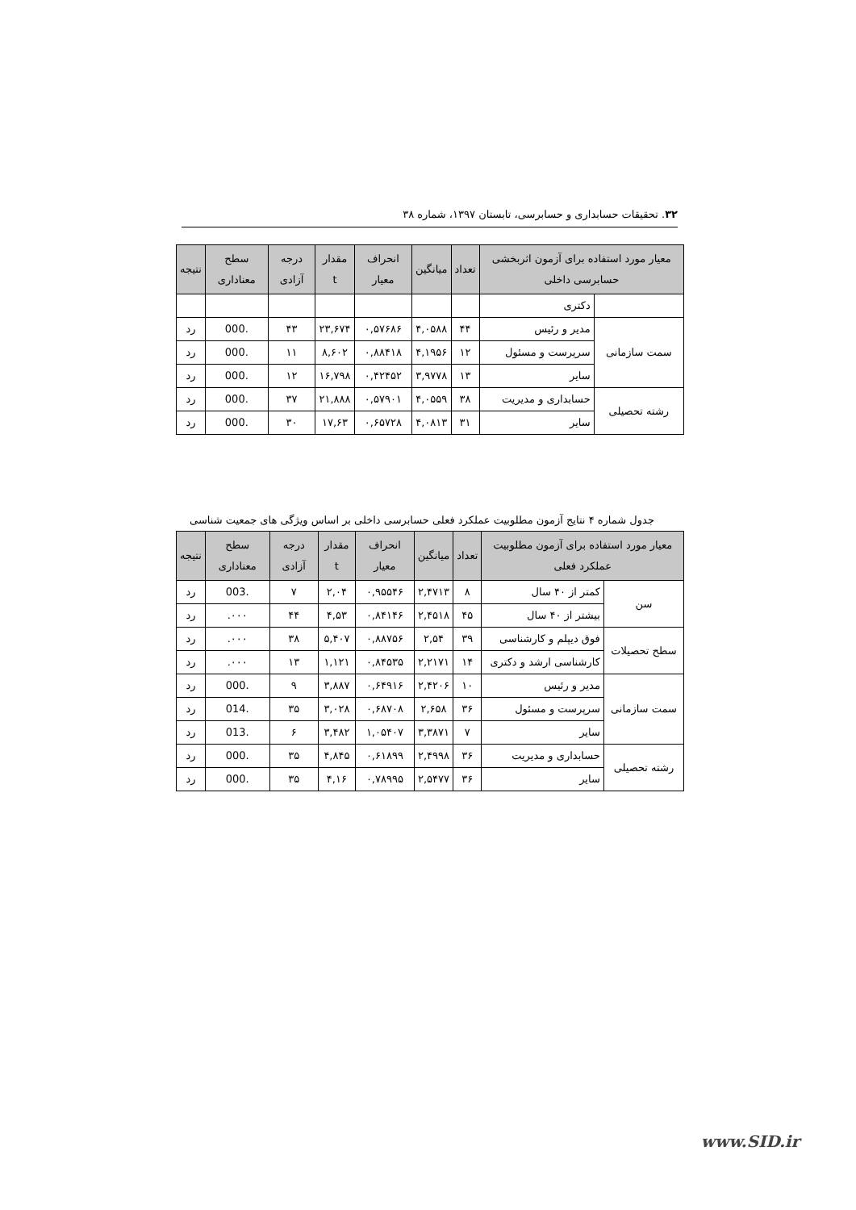۳۲. تحقیقات حسابداری و حسابرسی، تابستان ۱۳۹۷، شماره ۳۸
| معیار مورد استفاده برای آزمون اثربخشی حسابرسی داخلی | | تعداد | میانگین | انحراف معیار | مقدار t | درجه آزادی | سطح معناداری | نتیجه |
| --- | --- | --- | --- | --- | --- | --- | --- | --- |
| | دکتری | | | | | | | |
| سمت سازمانی | مدیر و رئیس | ۴۴ | ۴,۰۵۸۸ | ۰,۵۷۶۸۶ | ۲۳,۶۷۴ | ۴۳ | .000 | رد |
| | سرپرست و مسئول | ۱۲ | ۴,۱۹۵۶ | ۰,۸۸۴۱۸ | ۸,۶۰۲ | ۱۱ | .000 | رد |
| | سایر | ۱۳ | ۳,۹۷۷۸ | ۰,۴۲۴۵۲ | ۱۶,۷۹۸ | ۱۲ | .000 | رد |
| رشته تحصیلی | حسابداری و مدیریت | ۳۸ | ۴,۰۵۵۹ | ۰,۵۷۹۰۱ | ۲۱,۸۸۸ | ۳۷ | .000 | رد |
| | سایر | ۳۱ | ۴,۰۸۱۳ | ۰,۶۵۷۲۸ | ۱۷,۶۳ | ۳۰ | .000 | رد |
جدول شماره ۴ نتایج آزمون مطلوبیت عملکرد فعلی حسابرسی داخلی بر اساس ویژگی های جمعیت شناسی
| معیار مورد استفاده برای آزمون مطلوبیت عملکرد فعلی | | تعداد | میانگین | انحراف معیار | مقدار t | درجه آزادی | سطح معناداری | نتیجه |
| --- | --- | --- | --- | --- | --- | --- | --- | --- |
| سن | کمتر از ۴۰ سال | ۸ | ۲,۴۷۱۳ | ۰,۹۵۵۴۶ | ۲,۰۴ | ۷ | .003 | رد |
| | بیشتر از ۴۰ سال | ۴۵ | ۲,۴۵۱۸ | ۰,۸۴۱۴۶ | ۴,۵۳ | ۴۴ | ۰۰۰. | رد |
| سطح تحصیلات | فوق دیپلم و کارشناسی | ۳۹ | ۲,۵۴ | ۰,۸۸۷۵۶ | ۵,۴۰۷ | ۳۸ | ۰۰۰. | رد |
| | کارشناسی ارشد و دکتری | ۱۴ | ۲,۲۱۷۱ | ۰,۸۴۵۳۵ | ۱,۱۲۱ | ۱۳ | ۰۰۰. | رد |
| سمت سازمانی | مدیر و رئیس | ۱۰ | ۲,۴۲۰۶ | ۰,۶۴۹۱۶ | ۳,۸۸۷ | ۹ | .000 | رد |
| | سرپرست و مسئول | ۳۶ | ۲,۶۵۸ | ۰,۶۸۷۰۸ | ۳,۰۲۸ | ۳۵ | .014 | رد |
| | سایر | ۷ | ۳,۳۸۷۱ | ۱,۰۵۴۰۷ | ۳,۴۸۲ | ۶ | .013 | رد |
| رشته تحصیلی | حسابداری و مدیریت | ۳۶ | ۲,۴۹۹۸ | ۰,۶۱۸۹۹ | ۴,۸۴۵ | ۳۵ | .000 | رد |
| | سایر | ۳۶ | ۲,۵۴۷۷ | ۰,۷۸۹۹۵ | ۴,۱۶ | ۳۵ | .000 | رد |
www.SID.ir